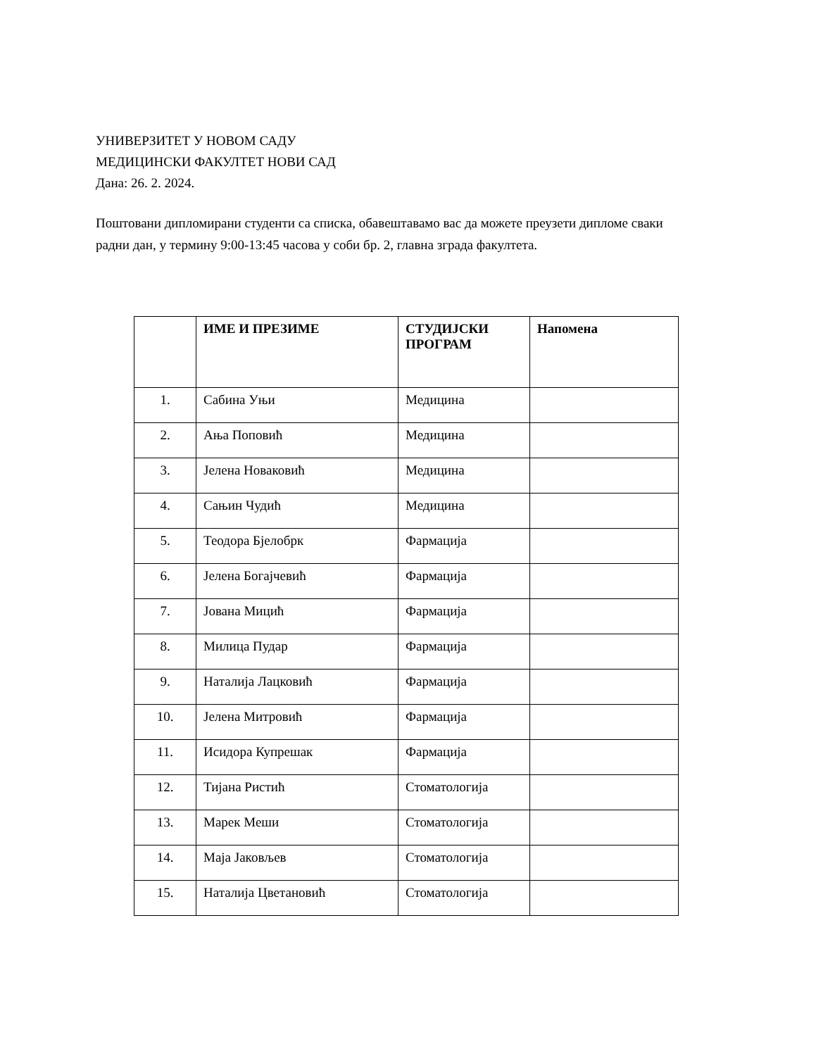УНИВЕРЗИТЕТ У НОВОМ САДУ
МЕДИЦИНСКИ ФАКУЛТЕТ НОВИ САД
Дана: 26. 2. 2024.
Поштовани дипломирани студенти са списка, обавештавамо вас да можете преузети дипломе сваки радни дан, у термину 9:00-13:45 часова у соби бр. 2, главна зграда факултета.
| | ИМЕ И ПРЕЗИМЕ | СТУДИЈСКИ ПРОГРАМ | Напомена |
| --- | --- | --- | --- |
| 1. | Сабина Уњи | Медицина | |
| 2. | Ања Поповић | Медицина | |
| 3. | Јелена Новаковић | Медицина | |
| 4. | Сањин Чудић | Медицина | |
| 5. | Теодора Бјелобрк | Фармација | |
| 6. | Јелена Богајчевић | Фармација | |
| 7. | Јована Мицић | Фармација | |
| 8. | Милица Пудар | Фармација | |
| 9. | Наталија Лацковић | Фармација | |
| 10. | Јелена Митровић | Фармација | |
| 11. | Исидора Купрешак | Фармација | |
| 12. | Тијана Ристић | Стоматологија | |
| 13. | Марек Меши | Стоматологија | |
| 14. | Маја Јаковљев | Стоматологија | |
| 15. | Наталија Цветановић | Стоматологија | |